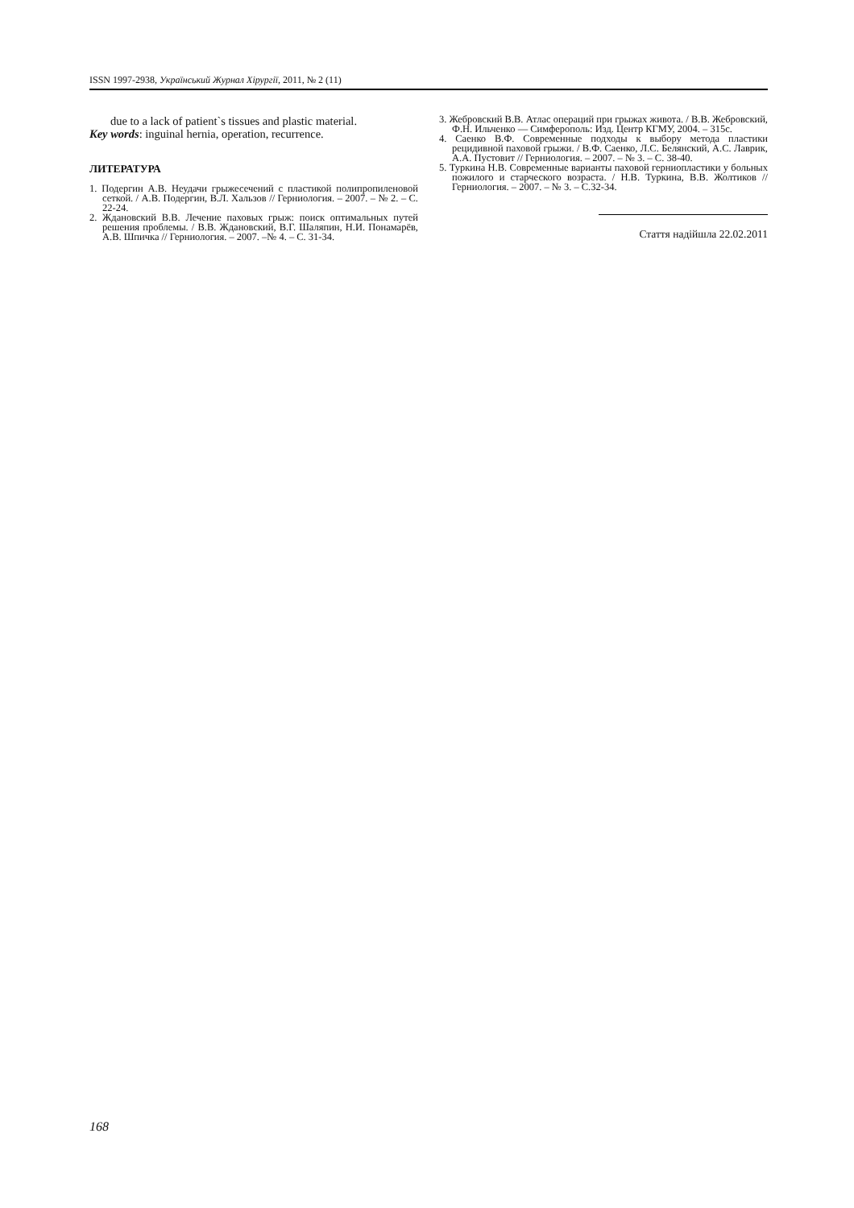ISSN 1997-2938, Український Журнал Хірургії, 2011, № 2 (11)
due to a lack of patient`s tissues and plastic material.
Key words: inguinal hernia, operation, recurrence.
ЛИТЕРАТУРА
1. Подергин А.В. Неудачи грыжесечений с пластикой полипропиленовой сеткой. / А.В. Подергин, В.Л. Хальзов // Герниология. – 2007. – № 2. – С. 22-24.
2. Ждановский В.В. Лечение паховых грыж: поиск оптимальных путей решения проблемы. / В.В. Ждановский, В.Г. Шаляпин, Н.И. Понамарёв, А.В. Шпичка // Герниология. – 2007. –№ 4. – С. 31-34.
3. Жебровский В.В. Атлас операций при грыжах живота. / В.В. Жебровский, Ф.Н. Ильченко — Симферополь: Изд. Центр КГМУ, 2004. – 315с.
4. Саенко В.Ф. Современные подходы к выбору метода пластики рецидивной паховой грыжи. / В.Ф. Саенко, Л.С. Белянский, А.С. Лаврик, А.А. Пустовит // Герниология. – 2007. – № 3. – С. 38-40.
5. Туркина Н.В. Современные варианты паховой герниопластики у больных пожилого и старческого возраста. / Н.В. Туркина, В.В. Жолтиков // Герниология. – 2007. – № 3. – С.32-34.
Стаття надійшла 22.02.2011
168